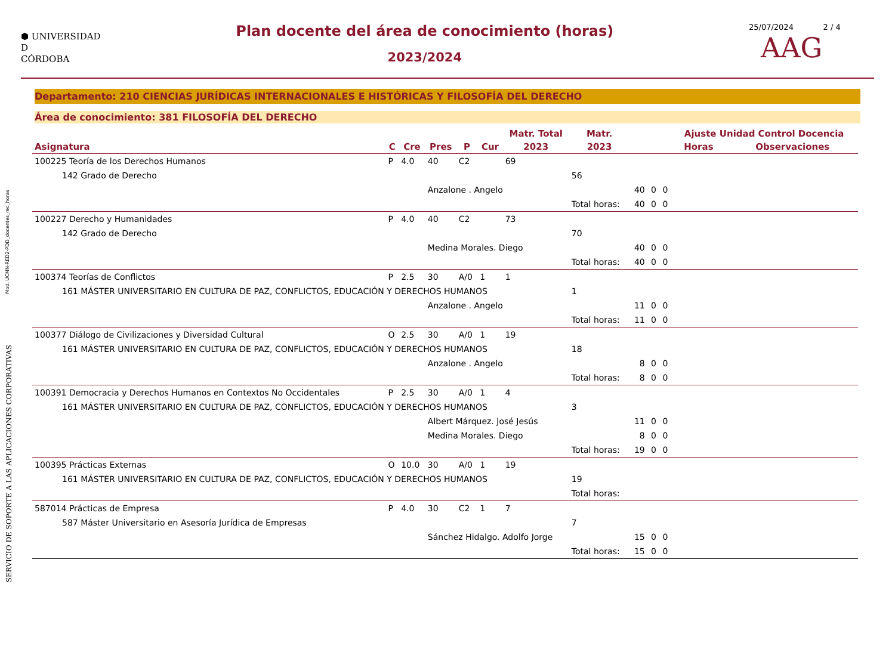Mod. UCMN-RED2-PDD_docentes_rec_horas
SERVICIO DE SOPORTE A LAS APLICACIONES CORPORATIVAS
⬢ UNIVERSIDAD
D
CÓRDOBA
Plan docente del área de conocimiento (horas)
2023/2024
25/07/2024 2 / 4
AAG
Departamento: 210 CIENCIAS JURÍDICAS INTERNACIONALES E HISTÓRICAS Y FILOSOFÍA DEL DERECHO
Área de conocimiento: 381 FILOSOFÍA DEL DERECHO
| | | | | | | Matr. Total | Matr. | | | | Ajuste Unidad Control Docencia | |
| --- | --- | --- | --- | --- | --- | --- | --- | --- | --- | --- | --- | --- |
| Asignatura | C | Cre | Pres | P | Cur | 2023 | 2023 | | | | Horas | Observaciones |
| 100225 Teoría de los Derechos Humanos | P | 4.0 | 40 | C2 | | 69 | | | | | | |
| 142 Grado de Derecho | | | | | | | 56 | | | | | |
| | | | Anzalone . Angelo | | | | | 40 | 0 | 0 | | |
| | | | | | | | Total horas: | 40 | 0 | 0 | | |
| 100227 Derecho y Humanidades | P | 4.0 | 40 | C2 | | 73 | | | | | | |
| 142 Grado de Derecho | | | | | | | 70 | | | | | |
| | | | Medina Morales. Diego | | | | | 40 | 0 | 0 | | |
| | | | | | | | Total horas: | 40 | 0 | 0 | | |
| 100374 Teorías de Conflictos | P | 2.5 | 30 | A/0 | 1 | 1 | | | | | | |
| 161 MÁSTER UNIVERSITARIO EN CULTURA DE PAZ, CONFLICTOS, EDUCACIÓN Y DERECHOS HUMANOS | | | | | | | 1 | | | | | |
| | | | Anzalone . Angelo | | | | | 11 | 0 | 0 | | |
| | | | | | | | Total horas: | 11 | 0 | 0 | | |
| 100377 Diálogo de Civilizaciones y Diversidad Cultural | O | 2.5 | 30 | A/0 | 1 | 19 | | | | | | |
| 161 MÁSTER UNIVERSITARIO EN CULTURA DE PAZ, CONFLICTOS, EDUCACIÓN Y DERECHOS HUMANOS | | | | | | | 18 | | | | | |
| | | | Anzalone . Angelo | | | | | 8 | 0 | 0 | | |
| | | | | | | | Total horas: | 8 | 0 | 0 | | |
| 100391 Democracia y Derechos Humanos en Contextos No Occidentales | P | 2.5 | 30 | A/0 | 1 | 4 | | | | | | |
| 161 MÁSTER UNIVERSITARIO EN CULTURA DE PAZ, CONFLICTOS, EDUCACIÓN Y DERECHOS HUMANOS | | | | | | | 3 | | | | | |
| | | | Albert Márquez. José Jesús | | | | | 11 | 0 | 0 | | |
| | | | Medina Morales. Diego | | | | | 8 | 0 | 0 | | |
| | | | | | | | Total horas: | 19 | 0 | 0 | | |
| 100395 Prácticas Externas | O | 10.0 | 30 | A/0 | 1 | 19 | | | | | | |
| 161 MÁSTER UNIVERSITARIO EN CULTURA DE PAZ, CONFLICTOS, EDUCACIÓN Y DERECHOS HUMANOS | | | | | | | 19 | | | | | |
| | | | | | | | Total horas: | | | | | |
| 587014 Prácticas de Empresa | P | 4.0 | 30 | C2 | 1 | 7 | | | | | | |
| 587 Máster Universitario en Asesoría Jurídica de Empresas | | | | | | | 7 | | | | | |
| | | | Sánchez Hidalgo. Adolfo Jorge | | | | | 15 | 0 | 0 | | |
| | | | | | | | Total horas: | 15 | 0 | 0 | | |